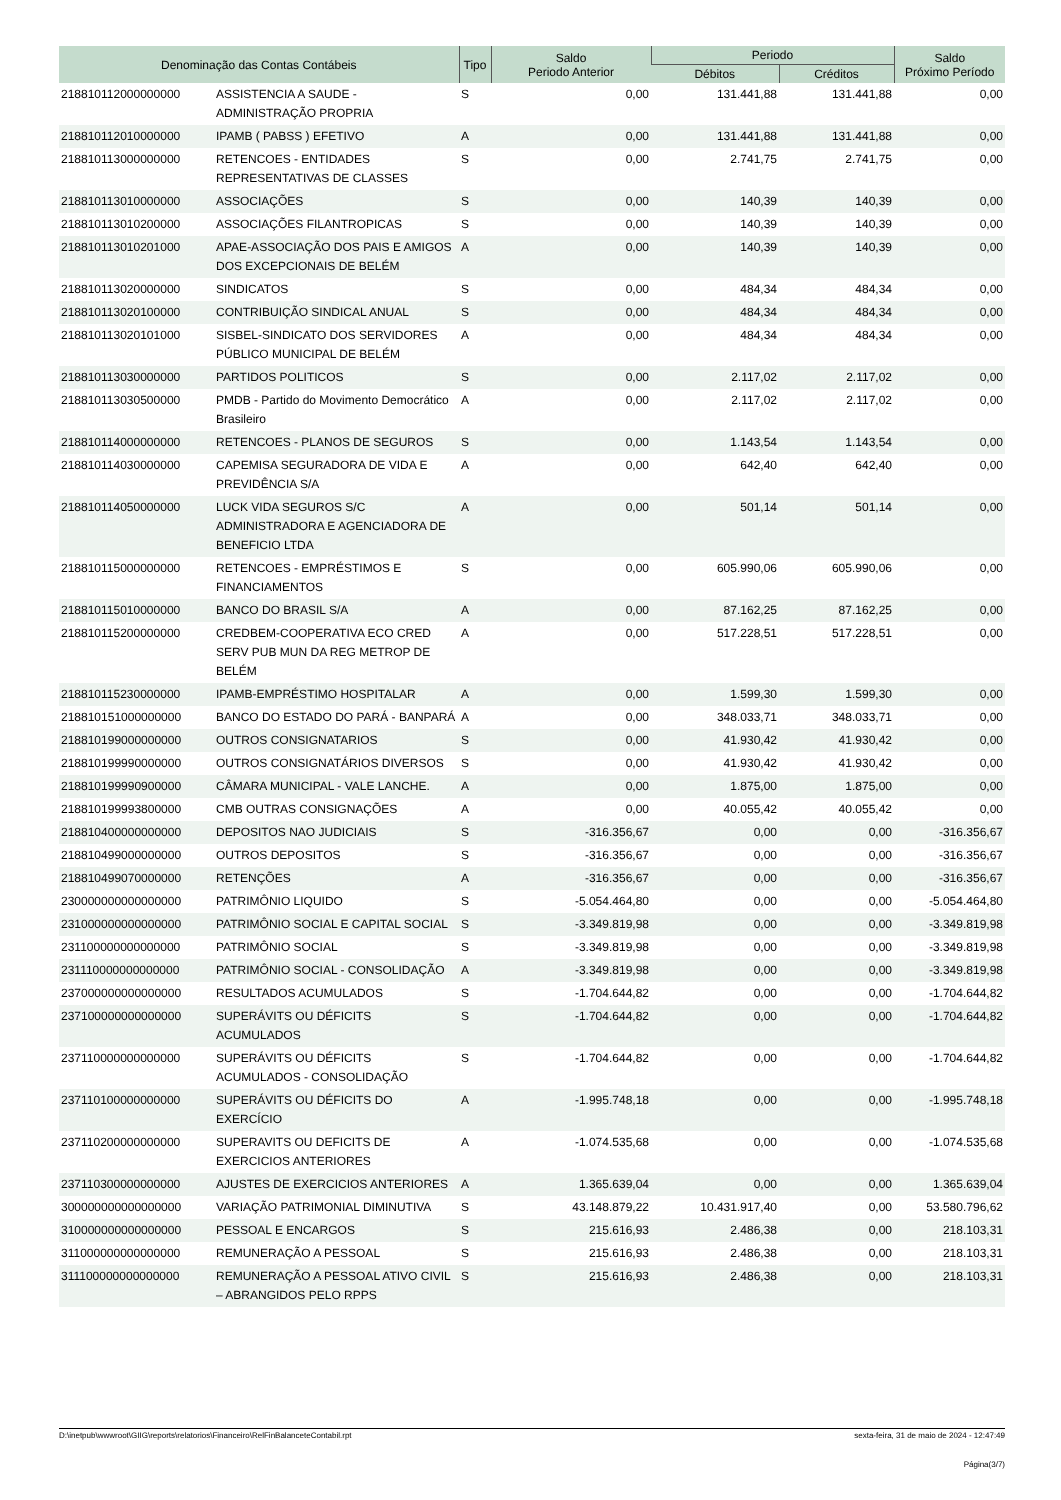| Denominação das Contas Contábeis | | Tipo | Saldo Periodo Anterior | Periodo | | Saldo Próximo Período |
| --- | --- | --- | --- | --- | --- | --- |
| | | | | Débitos | Créditos | |
| 218810112000000000 | ASSISTENCIA A SAUDE - ADMINISTRAÇÃO PROPRIA | S | 0,00 | 131.441,88 | 131.441,88 | 0,00 |
| 218810112010000000 | IPAMB ( PABSS ) EFETIVO | A | 0,00 | 131.441,88 | 131.441,88 | 0,00 |
| 218810113000000000 | RETENCOES - ENTIDADES REPRESENTATIVAS DE CLASSES | S | 0,00 | 2.741,75 | 2.741,75 | 0,00 |
| 218810113010000000 | ASSOCIAÇÕES | S | 0,00 | 140,39 | 140,39 | 0,00 |
| 218810113010200000 | ASSOCIAÇÕES FILANTROPICAS | S | 0,00 | 140,39 | 140,39 | 0,00 |
| 218810113010201000 | APAE-ASSOCIAÇÃO DOS PAIS E AMIGOS DOS EXCEPCIONAIS DE BELÉM | A | 0,00 | 140,39 | 140,39 | 0,00 |
| 218810113020000000 | SINDICATOS | S | 0,00 | 484,34 | 484,34 | 0,00 |
| 218810113020100000 | CONTRIBUIÇÃO SINDICAL ANUAL | S | 0,00 | 484,34 | 484,34 | 0,00 |
| 218810113020101000 | SISBEL-SINDICATO DOS SERVIDORES PÚBLICO MUNICIPAL DE BELÉM | A | 0,00 | 484,34 | 484,34 | 0,00 |
| 218810113030000000 | PARTIDOS POLITICOS | S | 0,00 | 2.117,02 | 2.117,02 | 0,00 |
| 218810113030500000 | PMDB - Partido do Movimento Democrático Brasileiro | A | 0,00 | 2.117,02 | 2.117,02 | 0,00 |
| 218810114000000000 | RETENCOES - PLANOS DE SEGUROS | S | 0,00 | 1.143,54 | 1.143,54 | 0,00 |
| 218810114030000000 | CAPEMISA SEGURADORA DE VIDA E PREVIDÊNCIA S/A | A | 0,00 | 642,40 | 642,40 | 0,00 |
| 218810114050000000 | LUCK VIDA SEGUROS S/C ADMINISTRADORA E AGENCIADORA DE BENEFICIO LTDA | A | 0,00 | 501,14 | 501,14 | 0,00 |
| 218810115000000000 | RETENCOES - EMPRÉSTIMOS E FINANCIAMENTOS | S | 0,00 | 605.990,06 | 605.990,06 | 0,00 |
| 218810115010000000 | BANCO DO BRASIL S/A | A | 0,00 | 87.162,25 | 87.162,25 | 0,00 |
| 218810115200000000 | CREDBEM-COOPERATIVA ECO CRED SERV PUB MUN DA REG METROP DE BELÉM | A | 0,00 | 517.228,51 | 517.228,51 | 0,00 |
| 218810115230000000 | IPAMB-EMPRÉSTIMO HOSPITALAR | A | 0,00 | 1.599,30 | 1.599,30 | 0,00 |
| 218810151000000000 | BANCO DO ESTADO DO PARÁ - BANPARÁ | A | 0,00 | 348.033,71 | 348.033,71 | 0,00 |
| 218810199000000000 | OUTROS CONSIGNATARIOS | S | 0,00 | 41.930,42 | 41.930,42 | 0,00 |
| 218810199990000000 | OUTROS CONSIGNATÁRIOS DIVERSOS | S | 0,00 | 41.930,42 | 41.930,42 | 0,00 |
| 218810199990900000 | CÂMARA MUNICIPAL - VALE LANCHE. | A | 0,00 | 1.875,00 | 1.875,00 | 0,00 |
| 218810199993800000 | CMB OUTRAS CONSIGNAÇÕES | A | 0,00 | 40.055,42 | 40.055,42 | 0,00 |
| 218810400000000000 | DEPOSITOS NAO JUDICIAIS | S | -316.356,67 | 0,00 | 0,00 | -316.356,67 |
| 218810499000000000 | OUTROS DEPOSITOS | S | -316.356,67 | 0,00 | 0,00 | -316.356,67 |
| 218810499070000000 | RETENÇÕES | A | -316.356,67 | 0,00 | 0,00 | -316.356,67 |
| 230000000000000000 | PATRIMÔNIO LIQUIDO | S | -5.054.464,80 | 0,00 | 0,00 | -5.054.464,80 |
| 231000000000000000 | PATRIMÔNIO SOCIAL E CAPITAL SOCIAL | S | -3.349.819,98 | 0,00 | 0,00 | -3.349.819,98 |
| 231100000000000000 | PATRIMÔNIO SOCIAL | S | -3.349.819,98 | 0,00 | 0,00 | -3.349.819,98 |
| 231110000000000000 | PATRIMÔNIO SOCIAL - CONSOLIDAÇÃO | A | -3.349.819,98 | 0,00 | 0,00 | -3.349.819,98 |
| 237000000000000000 | RESULTADOS ACUMULADOS | S | -1.704.644,82 | 0,00 | 0,00 | -1.704.644,82 |
| 237100000000000000 | SUPERÁVITS OU DÉFICITS ACUMULADOS | S | -1.704.644,82 | 0,00 | 0,00 | -1.704.644,82 |
| 237110000000000000 | SUPERÁVITS OU DÉFICITS ACUMULADOS - CONSOLIDAÇÃO | S | -1.704.644,82 | 0,00 | 0,00 | -1.704.644,82 |
| 237110100000000000 | SUPERÁVITS OU DÉFICITS DO EXERCÍCIO | A | -1.995.748,18 | 0,00 | 0,00 | -1.995.748,18 |
| 237110200000000000 | SUPERAVITS OU DEFICITS DE EXERCICIOS ANTERIORES | A | -1.074.535,68 | 0,00 | 0,00 | -1.074.535,68 |
| 237110300000000000 | AJUSTES DE EXERCICIOS ANTERIORES | A | 1.365.639,04 | 0,00 | 0,00 | 1.365.639,04 |
| 300000000000000000 | VARIAÇÃO PATRIMONIAL DIMINUTIVA | S | 43.148.879,22 | 10.431.917,40 | 0,00 | 53.580.796,62 |
| 310000000000000000 | PESSOAL E ENCARGOS | S | 215.616,93 | 2.486,38 | 0,00 | 218.103,31 |
| 311000000000000000 | REMUNERAÇÃO A PESSOAL | S | 215.616,93 | 2.486,38 | 0,00 | 218.103,31 |
| 311100000000000000 | REMUNERAÇÃO A PESSOAL ATIVO CIVIL – ABRANGIDOS PELO RPPS | S | 215.616,93 | 2.486,38 | 0,00 | 218.103,31 |
D:\inetpub\wwwroot\GIIG\reports\relatorios\Financeiro\RelFinBalanceteContabil.rpt sexta-feira, 31 de maio de 2024 - 12:47:49
Página(3/7)